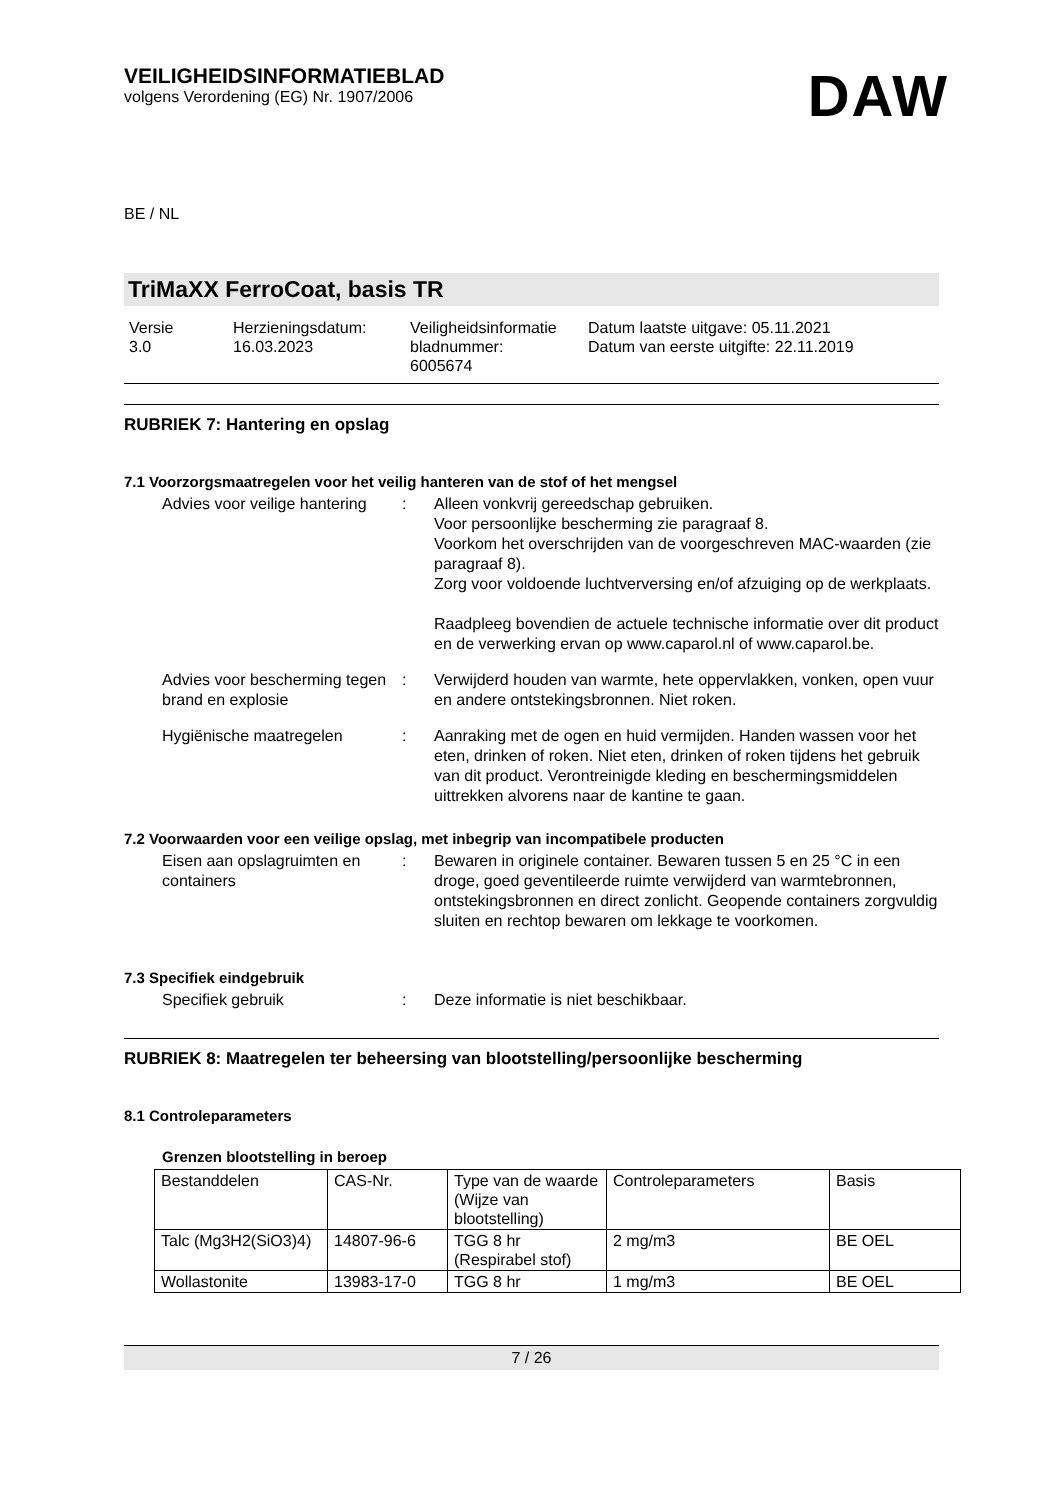VEILIGHEIDSINFORMATIEBLAD
volgens Verordening (EG) Nr. 1907/2006
DAW
BE / NL
TriMaXX FerroCoat, basis TR
Versie
3.0
Herzieningsdatum:
16.03.2023
Veiligheidsinformatie
bladnummer:
6005674
Datum laatste uitgave: 05.11.2021
Datum van eerste uitgifte: 22.11.2019
RUBRIEK 7: Hantering en opslag
7.1 Voorzorgsmaatregelen voor het veilig hanteren van de stof of het mengsel
Advies voor veilige hantering
: Alleen vonkvrij gereedschap gebruiken.
Voor persoonlijke bescherming zie paragraaf 8.
Voorkom het overschrijden van de voorgeschreven MAC-waarden (zie paragraaf 8).
Zorg voor voldoende luchtverversing en/of afzuiging op de werkplaats.
Raadpleeg bovendien de actuele technische informatie over dit product en de verwerking ervan op www.caparol.nl of www.caparol.be.
Advies voor bescherming tegen brand en explosie
: Verwijderd houden van warmte, hete oppervlakken, vonken, open vuur en andere ontstekingsbronnen. Niet roken.
Hygiënische maatregelen : Aanraking met de ogen en huid vermijden. Handen wassen voor het eten, drinken of roken. Niet eten, drinken of roken tijdens het gebruik van dit product. Verontreinigde kleding en beschermingsmiddelen uittrekken alvorens naar de kantine te gaan.
7.2 Voorwaarden voor een veilige opslag, met inbegrip van incompatibele producten
Eisen aan opslagruimten en containers
: Bewaren in originele container. Bewaren tussen 5 en 25 °C in een droge, goed geventileerde ruimte verwijderd van warmtebronnen, ontstekingsbronnen en direct zonlicht. Geopende containers zorgvuldig sluiten en rechtop bewaren om lekkage te voorkomen.
7.3 Specifiek eindgebruik
Specifiek gebruik : Deze informatie is niet beschikbaar.
RUBRIEK 8: Maatregelen ter beheersing van blootstelling/persoonlijke bescherming
8.1 Controleparameters
Grenzen blootstelling in beroep
| Bestanddelen | CAS-Nr. | Type van de waarde (Wijze van blootstelling) | Controleparameters | Basis |
| Talc (Mg3H2(SiO3)4) | 14807-96-6 | TGG 8 hr (Respirabel stof) | 2 mg/m3 | BE OEL |
| Wollastonite | 13983-17-0 | TGG 8 hr | 1 mg/m3 | BE OEL |
7 / 26